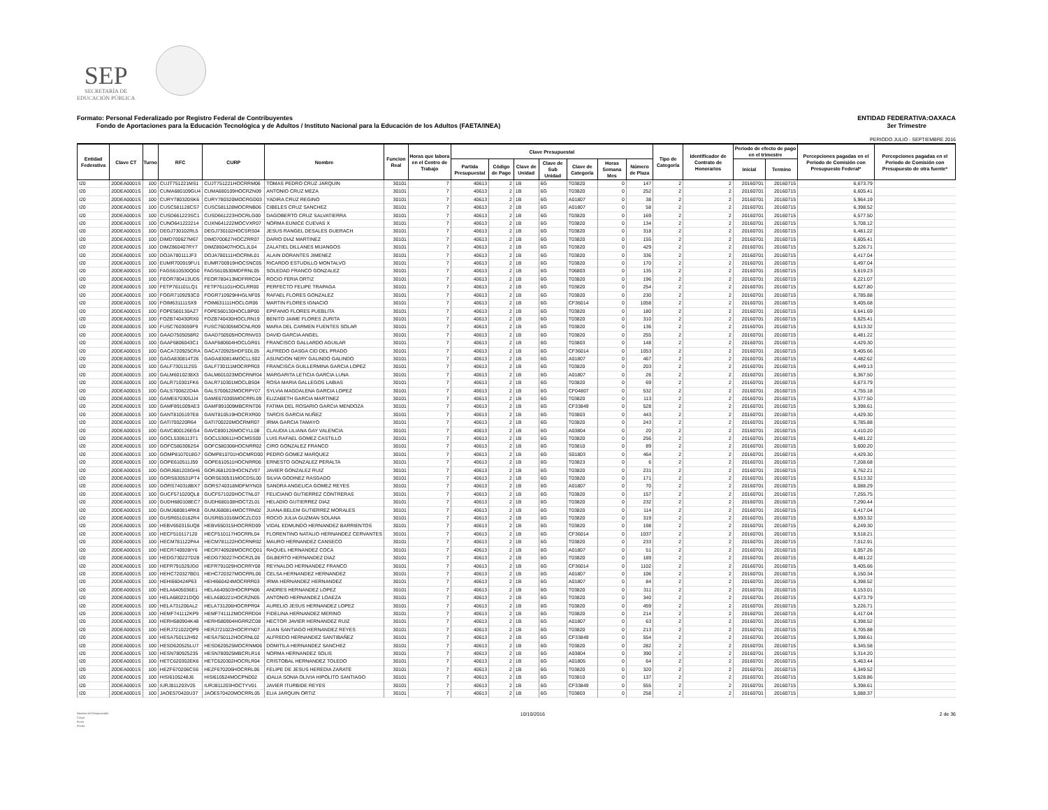SEP
SECRETARÍA DE
EDUCACIÓN PÚBLICA
Formato: Personal Federalizado por Registro Federal de Contribuyentes
Fondo de Aportaciones para la Educación Tecnológica y de Adultos / Instituto Nacional para la Educación de los Adultos (FAETA/INEA)
ENTIDAD FEDERATIVA:OAXACA
3er Trimestre
PERIODO JULIO - SEPTIEMBRE 2016
| Entidad Federativa | Clave CT | Turno | RFC | CURP | Nombre | Funcion Real | Horas que labora en el Centro de Trabajo | Clave Presupuestal | | | | | | | Tipo de Categoría | Identificador de Contrato de Honorarios | Periodo de efecto de pago en el trimestre | | Percepciones pagadas en el Periodo de Comisión con Presupuesto Federal* | Percepciones pagadas en el Periodo de Comisión con Presupuesto de otra fuente* |
| --- | --- | --- | --- | --- | --- | --- | --- | --- | --- | --- | --- | --- | --- | --- | --- | --- | --- | --- | --- | --- |
| | | | | | | | | Partida Presupuestal | Código de Pago | Clave de Unidad | Clave de Sub Unidad | Clave de Categoría | Horas Semana Mes | Número de Plaza | | | Inicial | Termino | | |
| I20 | 20DEA0001S | 100 | CUJT751221MS1 | CUJT751221HOCRRM06 | TOMAS PEDRO CRUZ JARQUIN | 30101 | 7 | 40613 | 2 | 1B | 6G | T03820 | 0 | 147 | 2 | 2 | 20160701 | 20160715 | 6,673.79 | |
| I20 | 20DEA0001S | 100 | CUMA680109GU4 | CUMA680109HOCRZN09 | ANTONIO CRUZ MEZA | 30101 | 7 | 40613 | 2 | 1B | 6G | T03820 | 0 | 252 | 2 | 2 | 20160701 | 20160715 | 6,605.41 | |
| I20 | 20DEA0001S | 100 | CURY780320SK6 | CURY780320MOCRGD03 | YADIRA CRUZ REGINO | 30101 | 7 | 40613 | 2 | 1B | 6G | A01807 | 0 | 38 | 2 | 2 | 20160701 | 20160715 | 5,964.19 | |
| I20 | 20DEA0001S | 100 | CUSC581128CS7 | CUSC581128MOCRNB06 | CIBELES CRUZ SANCHEZ | 30101 | 7 | 40613 | 2 | 1B | 6G | A01807 | 0 | 58 | 2 | 2 | 20160701 | 20160715 | 6,398.52 | |
| I20 | 20DEA0001S | 100 | CUSD661223SC1 | CUSD661223HOCRLG00 | DAGOBERTO CRUZ SALVATIERRA | 30101 | 7 | 40613 | 2 | 1B | 6G | T03820 | 0 | 169 | 2 | 2 | 20160701 | 20160715 | 6,577.50 | |
| I20 | 20DEA0001S | 100 | CUNO641222214 | CUXN641222MOCVXR07 | NORMA EUNICE CUEVAS X | 30101 | 7 | 40613 | 2 | 1B | 6G | T03820 | 0 | 134 | 2 | 2 | 20160701 | 20160715 | 5,708.12 | |
| I20 | 20DEA0001S | 100 | DEGJ730102RL5 | DEGJ730102HOCSRS04 | JESUS RANGEL DESALES GUERACH | 30101 | 7 | 40613 | 2 | 1B | 6G | T03820 | 0 | 318 | 2 | 2 | 20160701 | 20160715 | 6,481.22 | |
| I20 | 20DEA0001S | 100 | DIMD700627M67 | DIMD700627HOCZRR07 | DARIO DIAZ MARTINEZ | 30101 | 7 | 40613 | 2 | 1B | 6G | T03820 | 0 | 155 | 2 | 2 | 20160701 | 20160715 | 6,605.41 | |
| I20 | 20DEA0001S | 100 | DIMZ860407RY7 | DIMZ860407HOCLJL04 | ZALATIEL DILLANES MIJANGOS | 30101 | 7 | 40613 | 2 | 1B | 6G | T03820 | 0 | 429 | 2 | 2 | 20160701 | 20160715 | 5,226.71 | |
| I20 | 20DEA0001S | 100 | DOJA780111JF3 | DOJA780111HOCRML01 | ALAIN DORANTES JIMENEZ | 30101 | 7 | 40613 | 2 | 1B | 6G | T03820 | 0 | 336 | 2 | 2 | 20160701 | 20160715 | 6,417.04 | |
| I20 | 20DEA0001S | 100 | EUMR700919FU1 | EUMR700919HOCSNC05 | RICARDO ESTUDILLO MONTALVO | 30101 | 7 | 40613 | 2 | 1B | 6G | T03820 | 0 | 170 | 2 | 2 | 20160701 | 20160715 | 6,497.04 | |
| I20 | 20DEA0001S | 100 | FAGS610530QG0 | FAGS610530MDFRNL05 | SOLEDAD FRANCO GONZALEZ | 30101 | 7 | 40613 | 2 | 1B | 6G | T06803 | 0 | 135 | 2 | 2 | 20160701 | 20160715 | 5,619.23 | |
| I20 | 20DEA0001S | 100 | FEOR780413UD5 | FEOR780413MDFRRC04 | ROCIO FERIA ORTIZ | 30101 | 7 | 40613 | 2 | 1B | 6G | T03820 | 0 | 196 | 2 | 2 | 20160701 | 20160715 | 6,221.07 | |
| I20 | 20DEA0001S | 100 | FETP761101LQ1 | FETP761101HOCLRR00 | PERFECTO FELIPE TRAPAGA | 30101 | 7 | 40613 | 2 | 1B | 6G | T03820 | 0 | 254 | 2 | 2 | 20160701 | 20160715 | 6,627.80 | |
| I20 | 20DEA0001S | 100 | FOGR7109293C0 | FOGR710929HHGLNF05 | RAFAEL FLORES GONZALEZ | 30101 | 7 | 40613 | 2 | 1B | 6G | T03820 | 0 | 230 | 2 | 2 | 20160701 | 20160715 | 6,785.88 | |
| I20 | 20DEA0001S | 100 | FOIM631111SX9 | FOIM631111HOCLGR06 | MARTIN FLORES IGNACIO | 30101 | 7 | 40613 | 2 | 1B | 6G | CF36014 | 0 | 1058 | 2 | 2 | 20160701 | 20160715 | 9,405.68 | |
| I20 | 20DEA0001S | 100 | FOPE560130AZ7 | FOPE560130HOCLBP00 | EPIFANIO FLORES PUEBLITA | 30101 | 7 | 40613 | 2 | 1B | 6G | T03820 | 0 | 180 | 2 | 2 | 20160701 | 20160715 | 6,641.69 | |
| I20 | 20DEA0001S | 100 | FOZB740430RX0 | FOZB740430HOCLRN19 | BENITO JAIME FLORES ZURITA | 30101 | 7 | 40613 | 2 | 1B | 6G | T03820 | 0 | 310 | 2 | 2 | 20160701 | 20160715 | 6,625.41 | |
| I20 | 20DEA0001S | 100 | FUSC7603059F9 | FUSC760305MOCNLR09 | MARIA DEL CARMEN FUENTES SOLAR | 30101 | 7 | 40613 | 2 | 1B | 6G | T03820 | 0 | 136 | 2 | 2 | 20160701 | 20160715 | 6,513.32 | |
| I20 | 20DEA0001S | 100 | GAAD7505058R2 | GAAD750505HOCRNV03 | DAVID GARCIA ANGEL | 30101 | 7 | 40613 | 2 | 1B | 6G | T03820 | 0 | 255 | 2 | 2 | 20160701 | 20160715 | 6,481.22 | |
| I20 | 20DEA0001S | 100 | GAAF6806043C1 | GAAF680604HOCLGR01 | FRANCISCO GALLARDO AGUILAR | 30101 | 7 | 40613 | 2 | 1B | 6G | T03803 | 0 | 148 | 2 | 2 | 20160701 | 20160715 | 4,429.30 | |
| I20 | 20DEA0001S | 100 | GACA720925CRA | GACA720925HDFSDL05 | ALFREDO GASGA CID DEL PRADO | 30101 | 7 | 40613 | 2 | 1B | 6G | CF36014 | 0 | 1053 | 2 | 2 | 20160701 | 20160715 | 9,405.66 | |
| I20 | 20DEA0001S | 100 | GAGA830814T26 | GAGA830814MOCLLS02 | ASUNCION NERY GALINDO GALINDO | 30101 | 7 | 40613 | 2 | 1B | 6G | A01807 | 0 | 467 | 2 | 2 | 20160701 | 20160715 | 4,482.62 | |
| I20 | 20DEA0001S | 100 | GALF7301112S5 | GALF730111MOCRPR03 | FRANCISCA GUILLERMINA GARCIA LOPEZ | 30101 | 7 | 40613 | 2 | 1B | 6G | T03820 | 0 | 203 | 2 | 2 | 20160701 | 20160715 | 6,449.13 | |
| I20 | 20DEA0001S | 100 | GALM6010238X3 | GALM601023MOCRNR04 | MARGARITA LETICIA GARCIA LUNA | 30101 | 7 | 40613 | 2 | 1B | 6G | A01807 | 0 | 26 | 2 | 2 | 20160701 | 20160715 | 6,367.50 | |
| I20 | 20DEA0001S | 100 | GALR710301FK6 | GALR710301MOCLBS04 | ROSA MARIA GALLEGOS LABIAS | 30101 | 7 | 40613 | 2 | 1B | 6G | T03820 | 0 | 69 | 2 | 2 | 20160701 | 20160715 | 6,673.79 | |
| I20 | 20DEA0001S | 100 | GALS700622D4A | GALS700622MOCRPY07 | SYLVIA MAGDALENA GARCIA LOPEZ | 30101 | 7 | 40613 | 2 | 1B | 6G | CF04807 | 0 | 532 | 2 | 2 | 20160701 | 20160715 | 4,755.18 | |
| I20 | 20DEA0001S | 100 | GAME670305JJ4 | GAME670305MOCRRL09 | ELIZABETH GARCIA MARTINEZ | 30101 | 7 | 40613 | 2 | 1B | 6G | T03820 | 0 | 113 | 2 | 2 | 20160701 | 20160715 | 6,577.50 | |
| I20 | 20DEA0001S | 100 | GAMF891009AE3 | GAMF891009MBCRNT06 | FATIMA DEL ROSARIO GARCIA MENDOZA | 30101 | 7 | 40613 | 2 | 1B | 6G | CF33849 | 0 | 528 | 2 | 2 | 20160701 | 20160715 | 5,398.61 | |
| I20 | 20DEA0001S | 100 | GANT8105197E8 | GANT810519HOCRXR00 | TARCIS GARCIA NUÑEZ | 30101 | 7 | 40613 | 2 | 1B | 6G | T03803 | 0 | 443 | 2 | 2 | 20160701 | 20160715 | 4,429.30 | |
| I20 | 20DEA0001S | 100 | GATI700220R64 | GATI700220MOCRMR07 | IRMA GARCIA TAMAYO | 30101 | 7 | 40613 | 2 | 1B | 6G | T03820 | 0 | 243 | 2 | 2 | 20160701 | 20160715 | 6,785.88 | |
| I20 | 20DEA0001S | 100 | GAVC800126EG4 | GAVC800126MOCYLL08 | CLAUDIA LILIANA GAY VALENCIA | 30101 | 7 | 40613 | 2 | 1B | 6G | A03804 | 0 | 20 | 2 | 2 | 20160701 | 20160715 | 4,410.20 | |
| I20 | 20DEA0001S | 100 | GOCL5306113T1 | GOCL530611HOCMSS00 | LUIS RAFAEL GOMEZ CASTILLO | 30101 | 7 | 40613 | 2 | 1B | 6G | T03820 | 0 | 256 | 2 | 2 | 20160701 | 20160715 | 6,481.22 | |
| I20 | 20DEA0001S | 100 | GOFC5803062S4 | GOFC580306HOCNRR02 | CIRO GONZALEZ FRANCO | 30101 | 7 | 40613 | 2 | 1B | 6G | T03810 | 0 | 89 | 2 | 2 | 20160701 | 20160715 | 5,600.20 | |
| I20 | 20DEA0001S | 100 | GOMP8107018G7 | GOMP810701HOCMRD00 | PEDRO GOMEZ MARQUEZ | 30101 | 7 | 40613 | 2 | 1B | 6G | S01803 | 0 | 464 | 2 | 2 | 20160701 | 20160715 | 4,429.30 | |
| I20 | 20DEA0001S | 100 | GOPE610511J59 | GOPE610511HOCNRR06 | ERNESTO GONZALEZ PERALTA | 30101 | 7 | 40613 | 2 | 1B | 6G | T03823 | 0 | 6 | 2 | 2 | 20160701 | 20160715 | 7,208.68 | |
| I20 | 20DEA0001S | 100 | GORJ681203GH6 | GORJ681203HOCNZV07 | JAVIER GONZALEZ RUIZ | 30101 | 7 | 40613 | 2 | 1B | 6G | T03820 | 0 | 231 | 2 | 2 | 20160701 | 20160715 | 6,762.21 | |
| I20 | 20DEA0001S | 100 | GORS630531PT4 | GORS630531MOCDSL00 | SILVIA GODINEZ RASGADO | 30101 | 7 | 40613 | 2 | 1B | 6G | T03820 | 0 | 171 | 2 | 2 | 20160701 | 20160715 | 6,513.32 | |
| I20 | 20DEA0001S | 100 | GORS740318BX7 | GORS740318MDFMYN03 | SANDRA ANGELICA GOMEZ REYES | 30101 | 7 | 40613 | 2 | 1B | 6G | A01807 | 0 | 70 | 2 | 2 | 20160701 | 20160715 | 6,088.29 | |
| I20 | 20DEA0001S | 100 | GUCF571020QL8 | GUCF571020HOCTNL07 | FELICIANO GUTIERREZ CONTRERAS | 30101 | 7 | 40613 | 2 | 1B | 6G | T03820 | 0 | 157 | 2 | 2 | 20160701 | 20160715 | 7,255.75 | |
| I20 | 20DEA0001S | 100 | GUDH680108EC7 | GUDH680108HOCTZL01 | HELADIO GUTIERREZ DIAZ | 30101 | 7 | 40613 | 2 | 1B | 6G | T03820 | 0 | 232 | 2 | 2 | 20160701 | 20160715 | 7,290.44 | |
| I20 | 20DEA0001S | 100 | GUMJ680814RK8 | GUMJ680814MOCTRN02 | JUANA BELEM GUTIERREZ MORALES | 30101 | 7 | 40613 | 2 | 1B | 6G | T03820 | 0 | 114 | 2 | 2 | 20160701 | 20160715 | 6,417.04 | |
| I20 | 20DEA0001S | 100 | GUSR6510162R4 | GUSR651016MOCZLC03 | ROCIO JULIA GUZMAN SOLANA | 30101 | 7 | 40613 | 2 | 1B | 6G | T03820 | 0 | 319 | 2 | 2 | 20160701 | 20160715 | 6,593.32 | |
| I20 | 20DEA0001S | 100 | HEBV650315UQ8 | HEBV650315HOCRRD09 | VIDAL EDMUNDO HERNANDEZ BARRIENTOS | 30101 | 7 | 40613 | 2 | 1B | 6G | T03820 | 0 | 198 | 2 | 2 | 20160701 | 20160715 | 6,249.30 | |
| I20 | 20DEA0001S | 100 | HECF510117120 | HECF510117HOCRRL04 | FLORENTINO NATALIO HERNANDEZ CERVANTES | 30101 | 7 | 40613 | 2 | 1B | 6G | CF36014 | 0 | 1037 | 2 | 2 | 20160701 | 20160715 | 9,518.21 | |
| I20 | 20DEA0001S | 100 | HECM781122PA4 | HECM781122HOCRNR02 | MAURO HERNANDEZ CANSECO | 30101 | 7 | 40613 | 2 | 1B | 6G | T03820 | 0 | 233 | 2 | 2 | 20160701 | 20160715 | 7,012.91 | |
| I20 | 20DEA0001S | 100 | HECR740928IY6 | HECR740928MOCRCQ01 | RAQUEL HERNANDEZ COCA | 30101 | 7 | 40613 | 2 | 1B | 6G | A01807 | 0 | 51 | 2 | 2 | 20160701 | 20160715 | 6,057.26 | |
| I20 | 20DEA0001S | 100 | HEDG730227D28 | HEDG730227HOCRZL06 | GILBERTO HERNANDEZ DIAZ | 30101 | 7 | 40613 | 2 | 1B | 6G | T03820 | 0 | 189 | 2 | 2 | 20160701 | 20160715 | 6,481.22 | |
| I20 | 20DEA0001S | 100 | HEFR791029JG0 | HEFR791029HOCRRY08 | REYNALDO HERNANDEZ FRANCO | 30101 | 7 | 40613 | 2 | 1B | 6G | CF36014 | 0 | 1102 | 2 | 2 | 20160701 | 20160715 | 9,405.66 | |
| I20 | 20DEA0001S | 100 | HEHC720327BD1 | HEHC720327MOCRRL06 | CELSA HERNANDEZ HERNANDEZ | 30101 | 7 | 40613 | 2 | 1B | 6G | A01807 | 0 | 106 | 2 | 2 | 20160701 | 20160715 | 6,150.34 | |
| I20 | 20DEA0001S | 100 | HEHI660424P63 | HEHI660424MOCRRR03 | IRMA HERNANDEZ HERNANDEZ | 30101 | 7 | 40613 | 2 | 1B | 6G | A01807 | 0 | 84 | 2 | 2 | 20160701 | 20160715 | 6,398.52 | |
| I20 | 20DEA0001S | 100 | HELA6405036E1 | HELA640503HOCRPN06 | ANDRES HERNANDEZ LOPEZ | 30101 | 7 | 40613 | 2 | 1B | 6G | T03820 | 0 | 311 | 2 | 2 | 20160701 | 20160715 | 6,153.01 | |
| I20 | 20DEA0001S | 100 | HELA680221DQ0 | HELA680221HOCRZN05 | ANTONIO HERNANDEZ LOAEZA | 30101 | 7 | 40613 | 2 | 1B | 6G | T03820 | 0 | 340 | 2 | 2 | 20160701 | 20160715 | 6,673.79 | |
| I20 | 20DEA0001S | 100 | HELA731206AL2 | HELA731206HOCRPR04 | AURELIO JESUS HERNANDEZ LOPEZ | 30101 | 7 | 40613 | 2 | 1B | 6G | T03820 | 0 | 459 | 2 | 2 | 20160701 | 20160715 | 5,226.71 | |
| I20 | 20DEA0001S | 100 | HEMF741112KP9 | HEMF741112MOCRRD04 | FIDELINA HERNANDEZ MERINO | 30101 | 7 | 40613 | 2 | 1B | 6G | T03820 | 0 | 214 | 2 | 2 | 20160701 | 20160715 | 6,417.04 | |
| I20 | 20DEA0001S | 100 | HERH580904K48 | HERH580904HGRRZC08 | HECTOR JAVIER HERNANDEZ RUIZ | 30101 | 7 | 40613 | 2 | 1B | 6G | A01807 | 0 | 63 | 2 | 2 | 20160701 | 20160715 | 6,398.52 | |
| I20 | 20DEA0001S | 100 | HERJ721022QP9 | HERJ721022HOCRYN07 | JUAN SANTIAGO HERNANDEZ REYES | 30101 | 7 | 40613 | 2 | 1B | 6G | T03820 | 0 | 213 | 2 | 2 | 20160701 | 20160715 | 6,705.88 | |
| I20 | 20DEA0001S | 100 | HESA750112H92 | HESA750112HOCRNL02 | ALFREDO HERNANDEZ SANTIBAÑEZ | 30101 | 7 | 40613 | 2 | 1B | 6G | CF33849 | 0 | 554 | 2 | 2 | 20160701 | 20160715 | 5,398.61 | |
| I20 | 20DEA0001S | 100 | HESD620525LU7 | HESD620525MOCRNM06 | DOMITILA HERNANDEZ SANCHEZ | 30101 | 7 | 40613 | 2 | 1B | 6G | T03820 | 0 | 282 | 2 | 2 | 20160701 | 20160715 | 6,345.58 | |
| I20 | 20DEA0001S | 100 | HESN780925235 | HESN780925MBCRLR16 | NORMA HERNANDEZ SOLIS | 30101 | 7 | 40613 | 2 | 1B | 6G | A03804 | 0 | 390 | 2 | 2 | 20160701 | 20160715 | 5,314.20 | |
| I20 | 20DEA0001S | 100 | HETC620302EK6 | HETC620302HOCRLR04 | CRISTOBAL HERNANDEZ TOLEDO | 30101 | 7 | 40613 | 2 | 1B | 6G | A01805 | 0 | 64 | 2 | 2 | 20160701 | 20160715 | 5,463.44 | |
| I20 | 20DEA0001S | 100 | HEZF670206CS6 | HEZF670206HOCRRL06 | FELIPE DE JESUS HEREDIA ZARATE | 30101 | 7 | 40613 | 2 | 1B | 6G | T03820 | 0 | 320 | 2 | 2 | 20160701 | 20160715 | 6,349.52 | |
| I20 | 20DEA0001S | 100 | HISI6105248J6 | HISI610524MOCPND02 | IDALIA SONIA OLIVIA HIPOLITO SANTIAGO | 30101 | 7 | 40613 | 2 | 1B | 6G | T03810 | 0 | 137 | 2 | 2 | 20160701 | 20160715 | 5,628.86 | |
| I20 | 20DEA0001S | 100 | IURJ811203V25 | IURJ811203HOCTYV01 | JAVIER ITURBIDE REYES | 30101 | 7 | 40613 | 2 | 1B | 6G | CF33849 | 0 | 555 | 2 | 2 | 20160701 | 20160715 | 5,398.61 | |
| I20 | 20DEA0001S | 100 | JAOE570420U37 | JAOE570420MOCRRL05 | ELIA JARQUIN ORTIZ | 30101 | 7 | 40613 | 2 | 1B | 6G | T03803 | 0 | 258 | 2 | 2 | 20160701 | 20160715 | 5,088.37 | |
Nombre del Responsable
Cargo
Firma
Fecha
10/10/2016 2 de 36